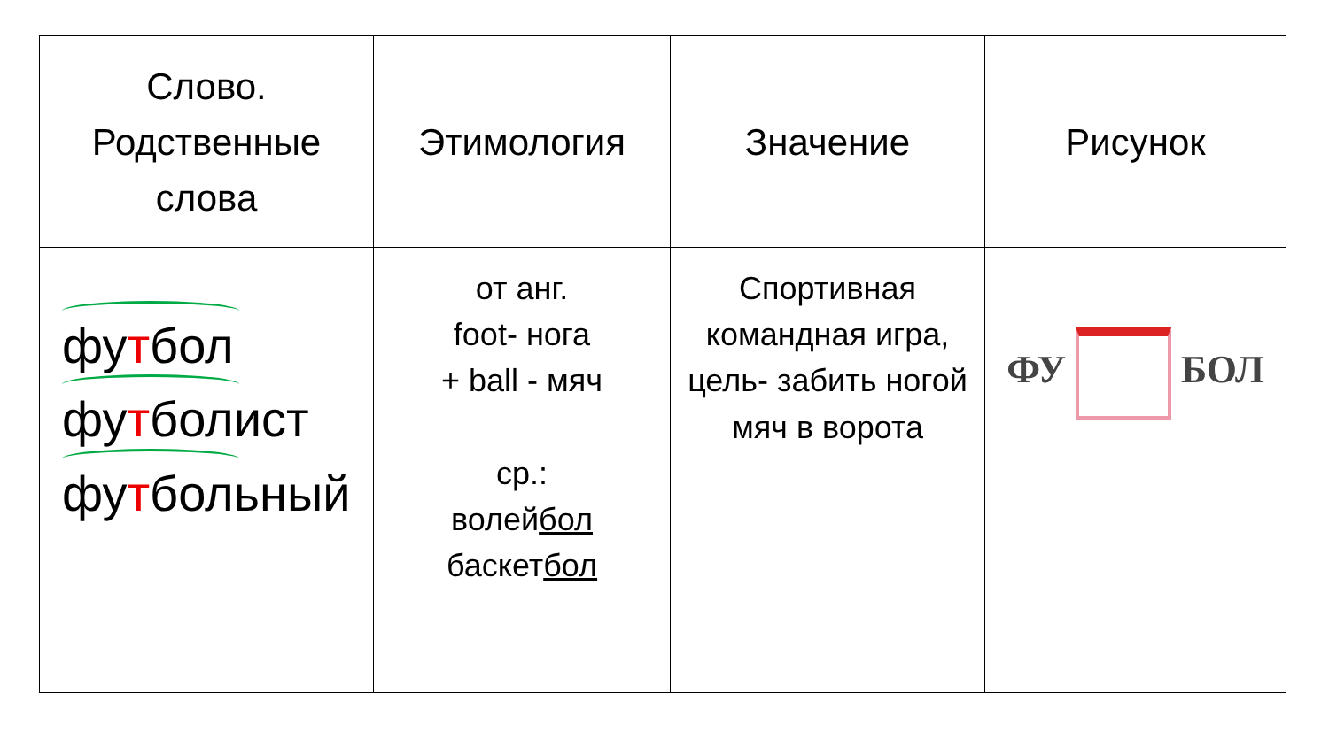| Слово. Родственные слова | Этимология | Значение | Рисунок |
| --- | --- | --- | --- |
| фу т бол фу т болист фу т больный | от анг. foot- нога + ball - мяч ср.: волей бол баскет бол | Спортивная командная игра, цель- забить ногой мяч в ворота | ФУ БОЛ |